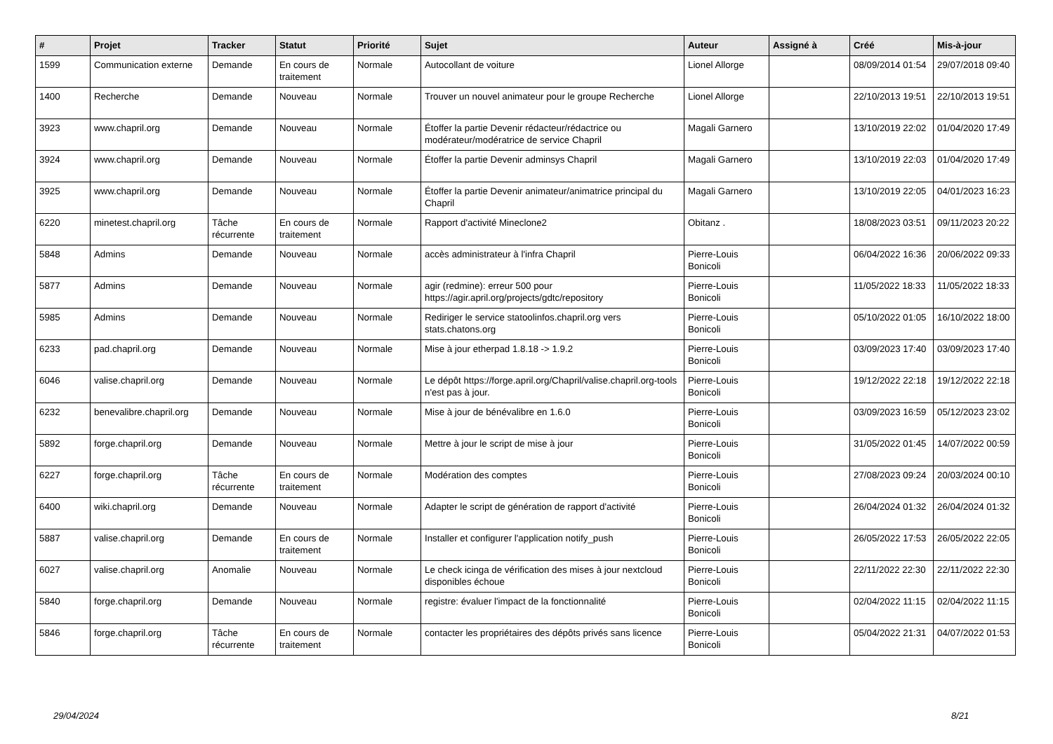| # | Projet | Tracker | Statut | Priorité | Sujet | Auteur | Assigné à | Créé | Mis-à-jour |
| --- | --- | --- | --- | --- | --- | --- | --- | --- | --- |
| 1599 | Communication externe | Demande | En cours de traitement | Normale | Autocollant de voiture | Lionel Allorge | | 08/09/2014 01:54 | 29/07/2018 09:40 |
| 1400 | Recherche | Demande | Nouveau | Normale | Trouver un nouvel animateur pour le groupe Recherche | Lionel Allorge | | 22/10/2013 19:51 | 22/10/2013 19:51 |
| 3923 | www.chapril.org | Demande | Nouveau | Normale | Étoffer la partie Devenir rédacteur/rédactrice ou modérateur/modératrice de service Chapril | Magali Garnero | | 13/10/2019 22:02 | 01/04/2020 17:49 |
| 3924 | www.chapril.org | Demande | Nouveau | Normale | Étoffer la partie Devenir adminsys Chapril | Magali Garnero | | 13/10/2019 22:03 | 01/04/2020 17:49 |
| 3925 | www.chapril.org | Demande | Nouveau | Normale | Étoffer la partie Devenir animateur/animatrice principal du Chapril | Magali Garnero | | 13/10/2019 22:05 | 04/01/2023 16:23 |
| 6220 | minetest.chapril.org | Tâche récurrente | En cours de traitement | Normale | Rapport d'activité Mineclone2 | Obitanz . | | 18/08/2023 03:51 | 09/11/2023 20:22 |
| 5848 | Admins | Demande | Nouveau | Normale | accès administrateur à l'infra Chapril | Pierre-Louis Bonicoli | | 06/04/2022 16:36 | 20/06/2022 09:33 |
| 5877 | Admins | Demande | Nouveau | Normale | agir (redmine): erreur 500 pour https://agir.april.org/projects/gdtc/repository | Pierre-Louis Bonicoli | | 11/05/2022 18:33 | 11/05/2022 18:33 |
| 5985 | Admins | Demande | Nouveau | Normale | Rediriger le service statoolinfos.chapril.org vers stats.chatons.org | Pierre-Louis Bonicoli | | 05/10/2022 01:05 | 16/10/2022 18:00 |
| 6233 | pad.chapril.org | Demande | Nouveau | Normale | Mise à jour etherpad 1.8.18 -> 1.9.2 | Pierre-Louis Bonicoli | | 03/09/2023 17:40 | 03/09/2023 17:40 |
| 6046 | valise.chapril.org | Demande | Nouveau | Normale | Le dépôt https://forge.april.org/Chapril/valise.chapril.org-tools n'est pas à jour. | Pierre-Louis Bonicoli | | 19/12/2022 22:18 | 19/12/2022 22:18 |
| 6232 | benevalibre.chapril.org | Demande | Nouveau | Normale | Mise à jour de bénévalibre en 1.6.0 | Pierre-Louis Bonicoli | | 03/09/2023 16:59 | 05/12/2023 23:02 |
| 5892 | forge.chapril.org | Demande | Nouveau | Normale | Mettre à jour le script de mise à jour | Pierre-Louis Bonicoli | | 31/05/2022 01:45 | 14/07/2022 00:59 |
| 6227 | forge.chapril.org | Tâche récurrente | En cours de traitement | Normale | Modération des comptes | Pierre-Louis Bonicoli | | 27/08/2023 09:24 | 20/03/2024 00:10 |
| 6400 | wiki.chapril.org | Demande | Nouveau | Normale | Adapter le script de génération de rapport d'activité | Pierre-Louis Bonicoli | | 26/04/2024 01:32 | 26/04/2024 01:32 |
| 5887 | valise.chapril.org | Demande | En cours de traitement | Normale | Installer et configurer l'application notify_push | Pierre-Louis Bonicoli | | 26/05/2022 17:53 | 26/05/2022 22:05 |
| 6027 | valise.chapril.org | Anomalie | Nouveau | Normale | Le check icinga de vérification des mises à jour nextcloud disponibles échoue | Pierre-Louis Bonicoli | | 22/11/2022 22:30 | 22/11/2022 22:30 |
| 5840 | forge.chapril.org | Demande | Nouveau | Normale | registre: évaluer l'impact de la fonctionnalité | Pierre-Louis Bonicoli | | 02/04/2022 11:15 | 02/04/2022 11:15 |
| 5846 | forge.chapril.org | Tâche récurrente | En cours de traitement | Normale | contacter les propriétaires des dépôts privés sans licence | Pierre-Louis Bonicoli | | 05/04/2022 21:31 | 04/07/2022 01:53 |
29/04/2024 8/21